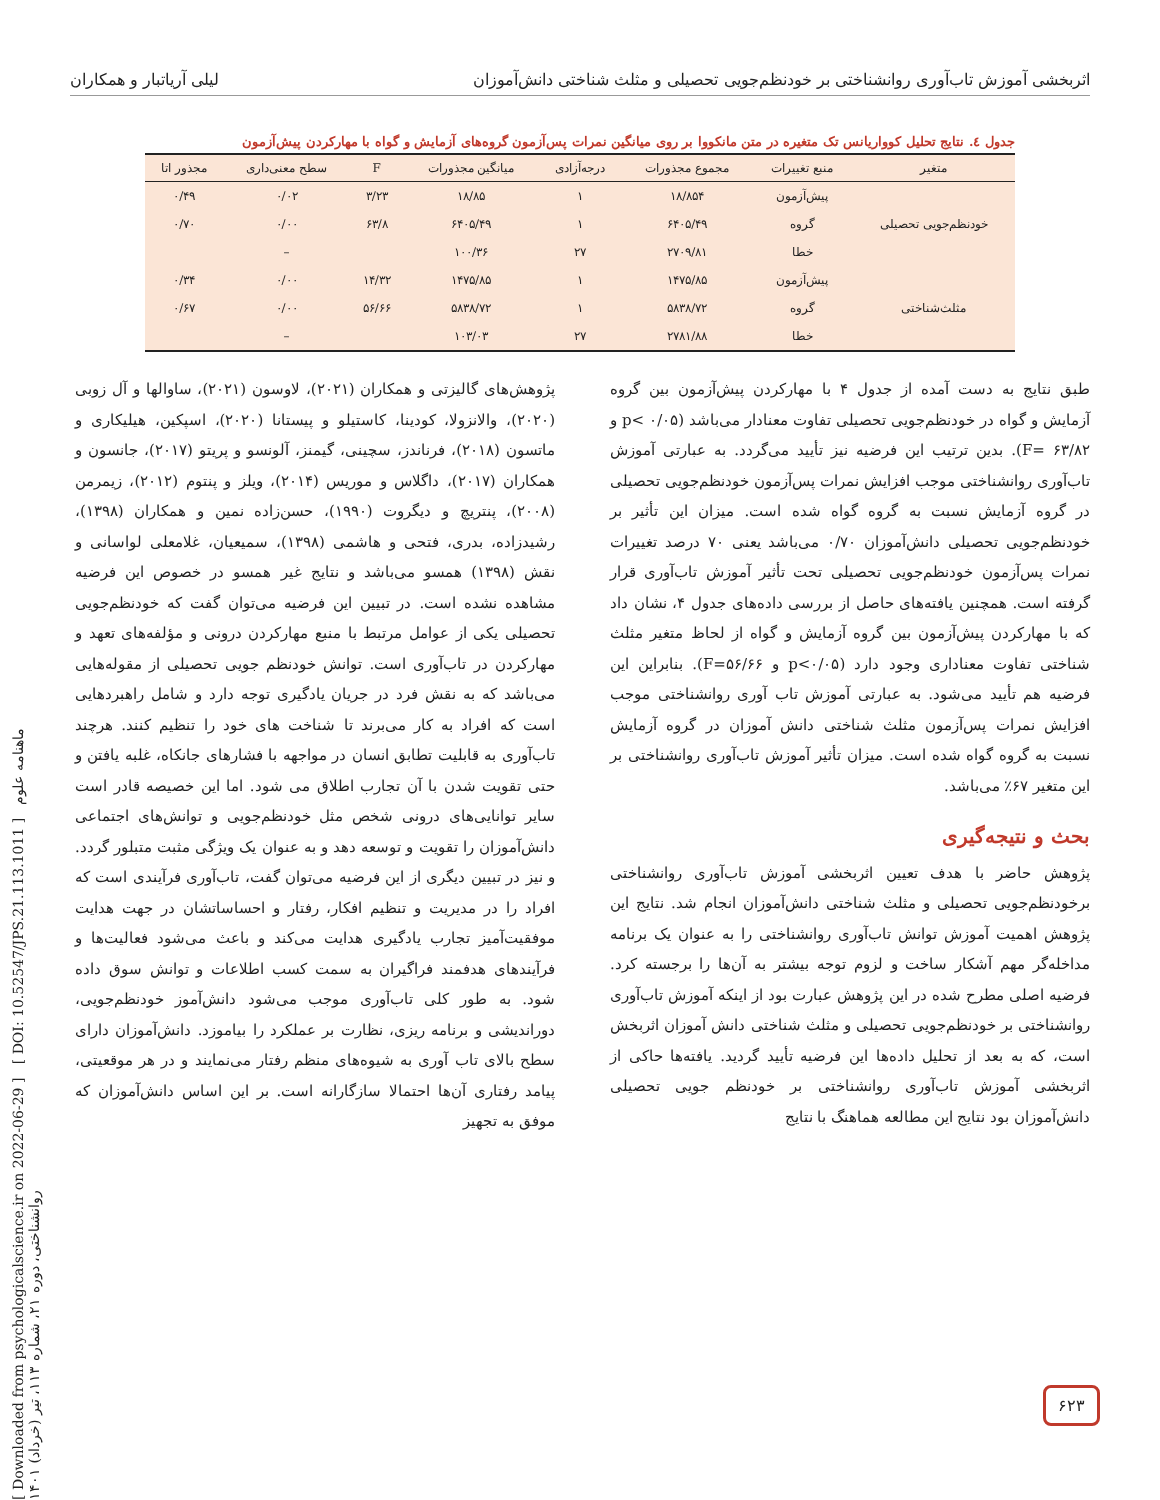اثربخشی آموزش تاب‌آوری روانشناختی بر خودنظم‌جویی تحصیلی و مثلث شناختی دانش‌آموزان لیلی آریاتبار و همکاران
جدول ٤. نتایج تحلیل کوواریانس تک متغیره در متن مانکووا بر روی میانگین نمرات پس‌آزمون گروه‌های آزمایش و گواه با مهارکردن پیش‌آزمون
| متغیر | منبع تغییرات | مجموع مجذورات | درجه‌آزادی | میانگین مجذورات | F | سطح معنی‌داری | مجذور اتا |
| --- | --- | --- | --- | --- | --- | --- | --- |
| خودنظم‌جویی تحصیلی | پیش‌آزمون | ۱۸/۸۵۴ | ۱ | ۱۸/۸۵ | ۳/۲۳ | ۰/۰۲ | ۰/۴۹ |
| | گروه | ۶۴۰۵/۴۹ | ۱ | ۶۴۰۵/۴۹ | ۶۳/۸ | ۰/۰۰ | ۰/۷۰ |
| | خطا | ۲۷۰۹/۸۱ | ۲۷ | ۱۰۰/۳۶ | | – | |
| مثلث‌شناختی | پیش‌آزمون | ۱۴۷۵/۸۵ | ۱ | ۱۴۷۵/۸۵ | ۱۴/۳۲ | ۰/۰۰ | ۰/۳۴ |
| | گروه | ۵۸۳۸/۷۲ | ۱ | ۵۸۳۸/۷۲ | ۵۶/۶۶ | ۰/۰۰ | ۰/۶۷ |
| | خطا | ۲۷۸۱/۸۸ | ۲۷ | ۱۰۳/۰۳ | | – | |
طبق نتایج به دست آمده از جدول ۴ با مهارکردن پیش‌آزمون بین گروه آزمایش و گواه در خودنظم‌جویی تحصیلی تفاوت معنادار می‌باشد (p< ۰/۰۵ و ۶۳/۸۲ =F). بدین ترتیب این فرضیه نیز تأیید می‌گردد. به عبارتی آموزش تاب‌آوری روانشناختی موجب افزایش نمرات پس‌آزمون خودنظم‌جویی تحصیلی در گروه آزمایش نسبت به گروه گواه شده است. میزان این تأثیر بر خودنظم‌جویی تحصیلی دانش‌آموزان ۰/۷۰ می‌باشد یعنی ۷۰ درصد تغییرات نمرات پس‌آزمون خودنظم‌جویی تحصیلی تحت تأثیر آموزش تاب‌آوری قرار گرفته است. همچنین یافته‌های حاصل از بررسی داده‌های جدول ۴، نشان داد که با مهارکردن پیش‌آزمون بین گروه آزمایش و گواه از لحاظ متغیر مثلث شناختی تفاوت معناداری وجود دارد (p<۰/۰۵ و ۵۶/۶۶=F). بنابراین این فرضیه هم تأیید می‌شود. به عبارتی آموزش تاب آوری روانشناختی موجب افزایش نمرات پس‌آزمون مثلث شناختی دانش آموزان در گروه آزمایش نسبت به گروه گواه شده است. میزان تأثیر آموزش تاب‌آوری روانشناختی بر این متغیر ۶۷٪ می‌باشد.
بحث و نتیجه‌گیری
پژوهش حاضر با هدف تعیین اثربخشی آموزش تاب‌آوری روانشناختی برخودنظم‌جویی تحصیلی و مثلث شناختی دانش‌آموزان انجام شد. نتایج این پژوهش اهمیت آموزش توانش تاب‌آوری روانشناختی را به عنوان یک برنامه مداخله‌گر مهم آشکار ساخت و لزوم توجه بیشتر به آن‌ها را برجسته کرد. فرضیه اصلی مطرح شده در این پژوهش عبارت بود از اینکه آموزش تاب‌آوری روانشناختی بر خودنظم‌جویی تحصیلی و مثلث شناختی دانش آموزان اثربخش است، که به بعد از تحلیل داده‌ها این فرضیه تأیید گردید. یافته‌ها حاکی از اثربخشی آموزش تاب‌آوری روانشناختی بر خودنظم جویی تحصیلی دانش‌آموزان بود نتایج این مطالعه هماهنگ با نتایج
پژوهش‌های گالیزتی و همکاران (۲۰۲۱)، لاوسون (۲۰۲۱)، ساوالها و آل زوبی (۲۰۲۰)، والانزولا، کودینا، کاستیلو و پیستانا (۲۰۲۰)، اسپکین، هیلیکاری و ماتسون (۲۰۱۸)، فرناندز، سچینی، گیمنز، آلونسو و پریتو (۲۰۱۷)، جانسون و همکاران (۲۰۱۷)، داگلاس و موریس (۲۰۱۴)، ویلز و پنتوم (۲۰۱۲)، زیمرمن (۲۰۰۸)، پنتریچ و دیگروت (۱۹۹۰)، حسن‌زاده نمین و همکاران (۱۳۹۸)، رشیدزاده، بدری، فتحی و هاشمی (۱۳۹۸)، سمیعیان، غلامعلی لواسانی و نقش (۱۳۹۸) همسو می‌باشد و نتایج غیر همسو در خصوص این فرضیه مشاهده نشده است. در تبیین این فرضیه می‌توان گفت که خودنظم‌جویی تحصیلی یکی از عوامل مرتبط با منبع مهارکردن درونی و مؤلفه‌های تعهد و مهارکردن در تاب‌آوری است. توانش خودنظم جویی تحصیلی از مقوله‌هایی می‌باشد که به نقش فرد در جریان یادگیری توجه دارد و شامل راهبردهایی است که افراد به کار می‌برند تا شناخت های خود را تنظیم کنند. هرچند تاب‌آوری به قابلیت تطابق انسان در مواجهه با فشارهای جانکاه، غلبه یافتن و حتی تقویت شدن با آن تجارب اطلاق می شود. اما این خصیصه قادر است سایر توانایی‌های درونی شخص مثل خودنظم‌جویی و توانش‌های اجتماعی دانش‌آموزان را تقویت و توسعه دهد و به عنوان یک ویژگی مثبت متبلور گردد. و نیز در تبیین دیگری از این فرضیه می‌توان گفت، تاب‌آوری فرآیندی است که افراد را در مدیریت و تنظیم افکار، رفتار و احساساتشان در جهت هدایت موفقیت‌آمیز تجارب یادگیری هدایت می‌کند و باعث می‌شود فعالیت‌ها و فرآیندهای هدفمند فراگیران به سمت کسب اطلاعات و توانش سوق داده شود. به طور کلی تاب‌آوری موجب می‌شود دانش‌آموز خودنظم‌جویی، دوراندیشی و برنامه ریزی، نظارت بر عملکرد را بیاموزد. دانش‌آموزان دارای سطح بالای تاب آوری به شیوه‌های منظم رفتار می‌نمایند و در هر موقعیتی، پیامد رفتاری آن‌ها احتمالا سازگارانه است. بر این اساس دانش‌آموزان که موفق به تجهیز
[ Downloaded from psychologicalscience.ir on 2022-06-29 ] [ DOI: 10.52547/JPS.21.113.1011 ] ماهنامه علوم روانشناختی، دوره ۲۱، شماره ۱۱۳، تیر (خرداد) ۱۴۰۱
۶۲۳